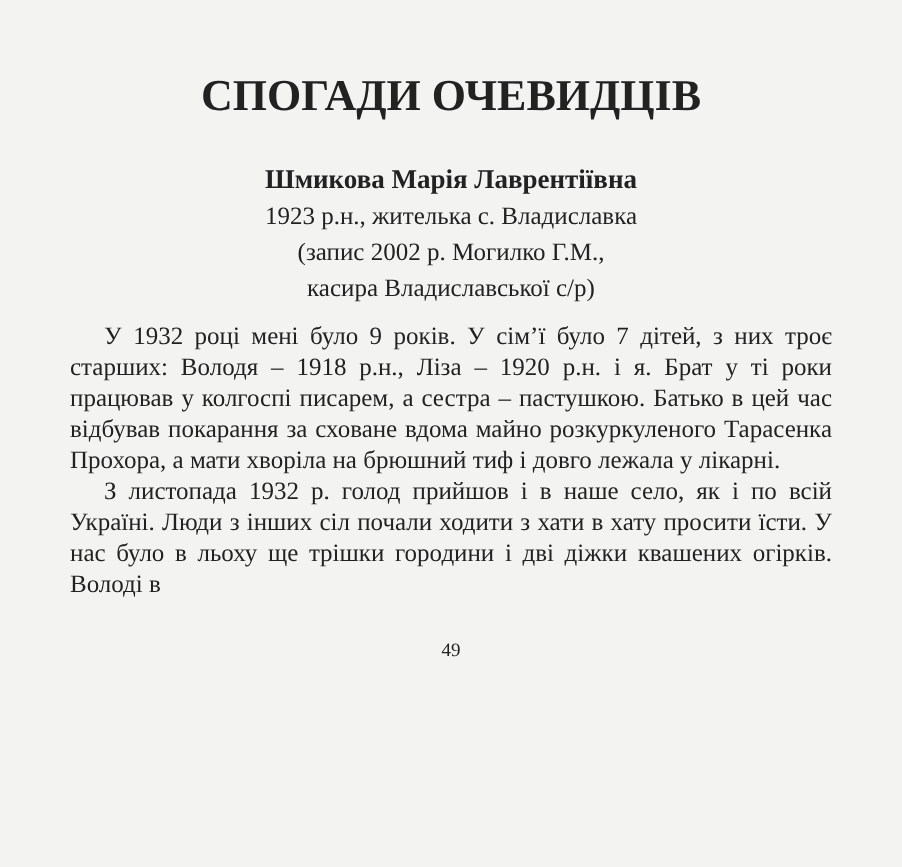СПОГАДИ ОЧЕВИДЦІВ
Шмикова Марія Лаврентіївна
1923 р.н., жителька с. Владиславка
(запис 2002 р. Могилко Г.М.,
касира Владиславської с/р)
У 1932 році мені було 9 років. У сім’ї було 7 дітей, з них троє старших: Володя – 1918 р.н., Ліза – 1920 р.н. і я. Брат у ті роки працював у колгоспі писарем, а сестра – пастушкою. Батько в цей час відбував покарання за сховане вдома майно розкуркуленого Тарасенка Прохора, а мати хворіла на брюшний тиф і довго лежала у лікарні.
З листопада 1932 р. голод прийшов і в наше село, як і по всій Україні. Люди з інших сіл почали ходити з хати в хату просити їсти. У нас було в льоху ще трішки городини і дві діжки квашених огірків. Володі в
49